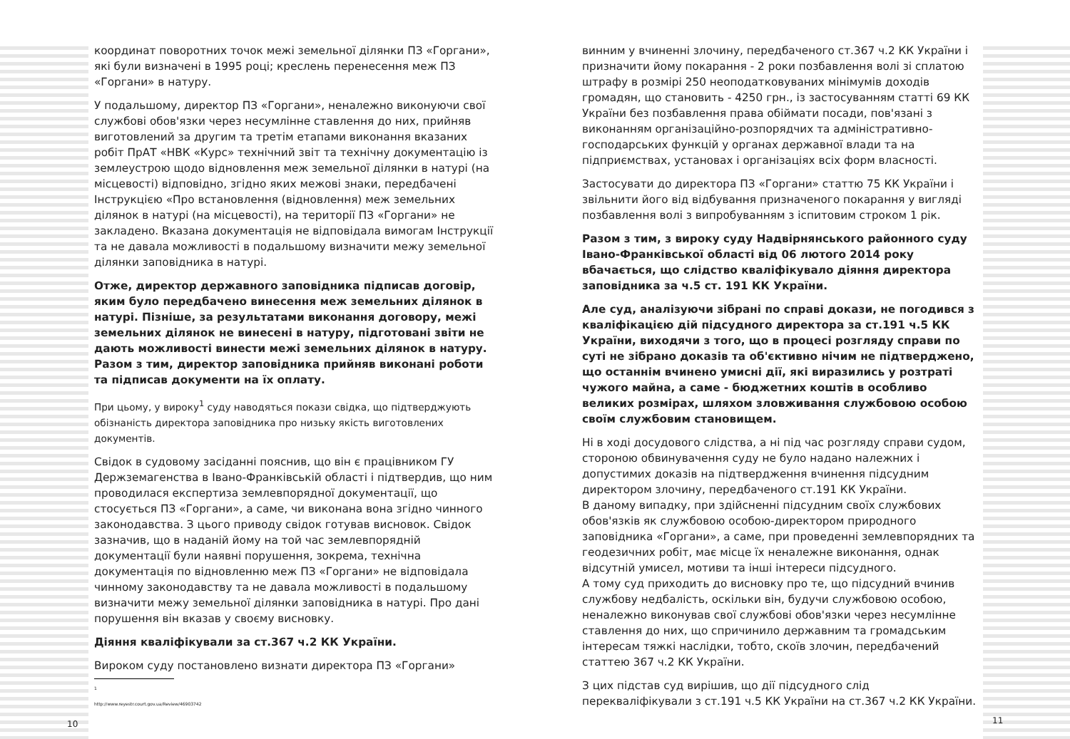координат поворотних точок межі земельної ділянки ПЗ «Горгани», які були визначені в 1995 році; креслень перенесення меж ПЗ «Горгани» в натуру.
У подальшому, директор ПЗ «Горгани», неналежно виконуючи свої службові обов'язки через несумлінне ставлення до них, прийняв виготовлений за другим та третім етапами виконання вказаних робіт ПрАТ «НВК «Курс» технічний звіт та технічну документацію із землеустрою щодо відновлення меж земельної ділянки в натурі (на місцевості) відповідно, згідно яких межові знаки, передбачені Інструкцією «Про встановлення (відновлення) меж земельних ділянок в натурі (на місцевості), на території ПЗ «Горгани» не закладено. Вказана документація не відповідала вимогам Інструкції та не давала можливості в подальшому визначити межу земельної ділянки заповідника в натурі.
Отже, директор державного заповідника підписав договір, яким було передбачено винесення меж земельних ділянок в натурі. Пізніше, за результатами виконання договору, межі земельних ділянок не винесені в натуру, підготовані звіти не дають можливості винести межі земельних ділянок в натуру. Разом з тим, директор заповідника прийняв виконані роботи та підписав документи на їх оплату.
При цьому, у вироку<sup>1</sup> суду наводяться покази свідка, що підтверджують обізнаність директора заповідника про низьку якість виготовлених документів.
Свідок в судовому засіданні пояснив, що він є працівником ГУ Держземагенства в Івано-Франківській області і підтвердив, що ним проводилася експертиза землевпорядної документації, що стосується ПЗ «Горгани», а саме, чи виконана вона згідно чинного законодавства. З цього приводу свідок готував висновок. Свідок зазначив, що в наданій йому на той час землевпорядній документації були наявні порушення, зокрема, технічна документація по відновленню меж ПЗ «Горгани» не відповідала чинному законодавству та не давала можливості в подальшому визначити межу земельної ділянки заповідника в натурі. Про дані порушення він вказав у своєму висновку.
Діяння кваліфікували за ст.367 ч.2 КК України.
Вироком суду постановлено визнати директора ПЗ «Горгани»
1 http://www.reyestr.court.gov.ua/Review/46903742
10
винним у вчиненні злочину, передбаченого ст.367 ч.2 КК України і призначити йому покарання - 2 роки позбавлення волі зі сплатою штрафу в розмірі 250 неоподатковуваних мінімумів доходів громадян, що становить - 4250 грн., із застосуванням статті 69 КК України без позбавлення права обіймати посади, пов'язані з виконанням організаційно-розпорядчих та адміністративно-господарських функцій у органах державної влади та на підприємствах, установах і організаціях всіх форм власності.
Застосувати до директора ПЗ «Горгани» статтю 75 КК України і звільнити його від відбування призначеного покарання у вигляді позбавлення волі з випробуванням з іспитовим строком 1 рік.
Разом з тим, з вироку суду Надвірнянського районного суду Івано-Франківської області від 06 лютого 2014 року вбачається, що слідство кваліфікувало діяння директора заповідника за ч.5 ст. 191 КК України.
Але суд, аналізуючи зібрані по справі докази, не погодився з кваліфікацією дій підсудного директора за ст.191 ч.5 КК України, виходячи з того, що в процесі розгляду справи по суті не зібрано доказів та об'єктивно нічим не підтверджено, що останнім вчинено умисні дії, які виразились у розтраті чужого майна, а саме - бюджетних коштів в особливо великих розмірах, шляхом зловживання службовою особою своїм службовим становищем.
Ні в ході досудового слідства, а ні під час розгляду справи судом, стороною обвинувачення суду не було надано належних і допустимих доказів на підтвердження вчинення підсудним директором злочину, передбаченого ст.191 КК України.
В даному випадку, при здійсненні підсудним своїх службових обов'язків як службовою особою-директором природного заповідника «Горгани», а саме, при проведенні землевпорядних та геодезичних робіт, має місце їх неналежне виконання, однак відсутній умисел, мотиви та інші інтереси підсудного.
А тому суд приходить до висновку про те, що підсудний вчинив службову недбалість, оскільки він, будучи службовою особою, неналежно виконував свої службові обов'язки через несумлінне ставлення до них, що спричинило державним та громадським інтересам тяжкі наслідки, тобто, скоїв злочин, передбачений статтею 367 ч.2 КК України.
З цих підстав суд вирішив, що дії підсудного слід перекваліфікували з ст.191 ч.5 КК України на ст.367 ч.2 КК України.
11